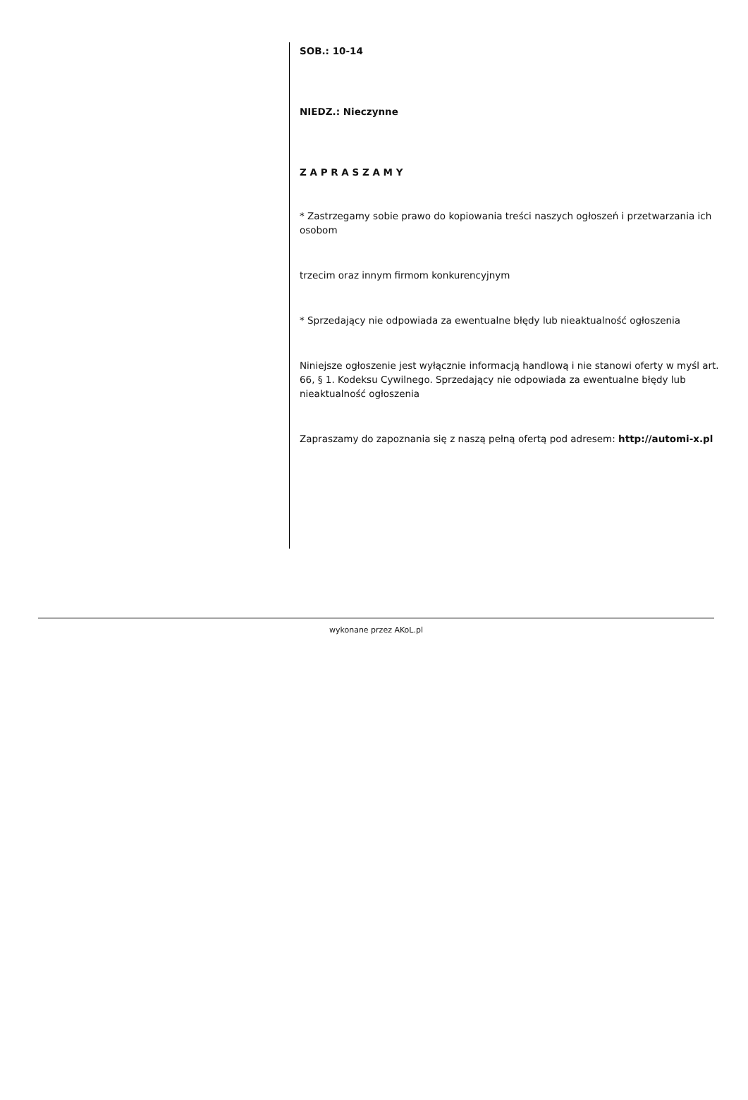SOB.: 10-14
NIEDZ.: Nieczynne
Z A P R A S Z A M Y
* Zastrzegamy sobie prawo do kopiowania treści naszych ogłoszeń i przetwarzania ich osobom
trzecim oraz innym firmom konkurencyjnym
* Sprzedający nie odpowiada za ewentualne błędy lub nieaktualność ogłoszenia
Niniejsze ogłoszenie jest wyłącznie informacją handlową i nie stanowi oferty w myśl art. 66, § 1. Kodeksu Cywilnego. Sprzedający nie odpowiada za ewentualne błędy lub nieaktualność ogłoszenia
Zapraszamy do zapoznania się z naszą pełną ofertą pod adresem: http://automi-x.pl
wykonane przez AKoL.pl